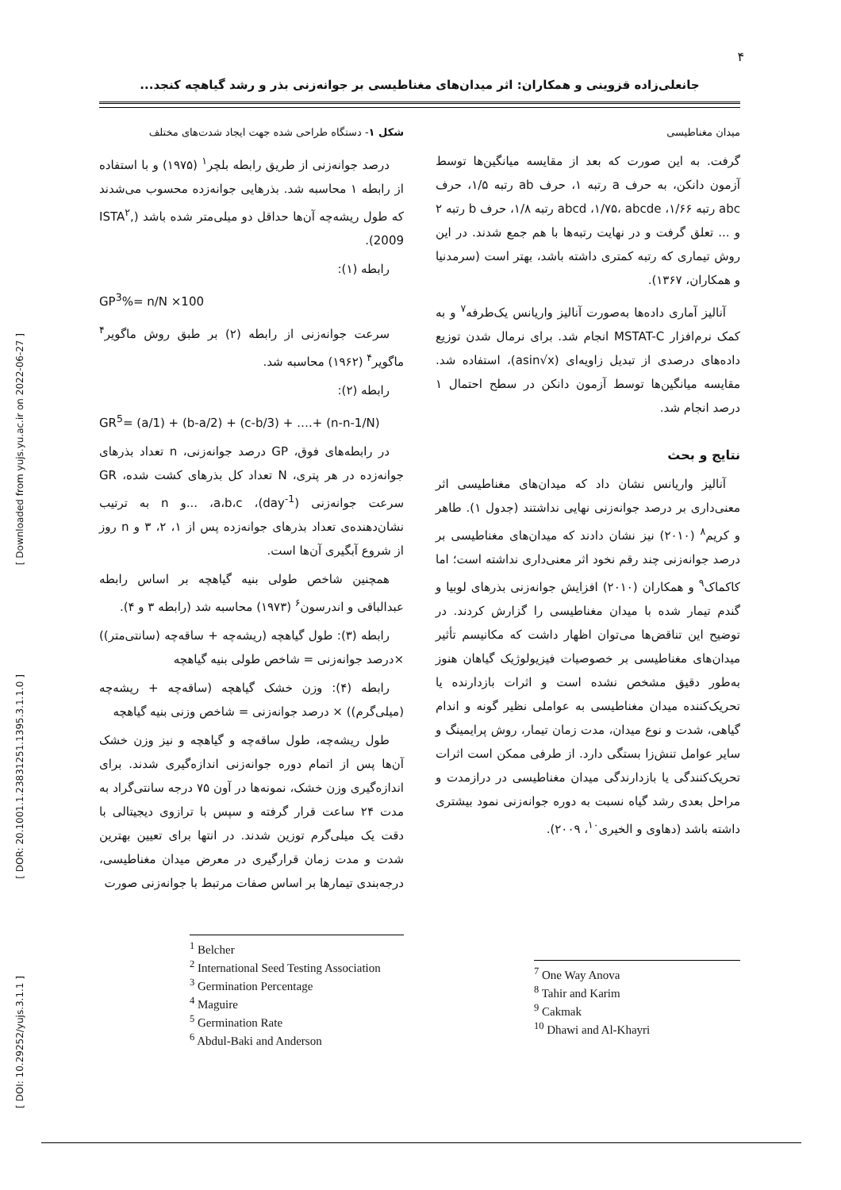۴
جانعلی‌زاده قزوینی و همکاران: اثر میدان‌های مغناطیسی بر جوانه‌زنی بذر و رشد گیاهچه کنجد...
[ Downloaded from yujs.yu.ac.ir on 2022-06-27 ]
[ DOR: 20.1001.1.23831251.1395.3.1.1.0 ]
[ DOI: 10.29252/yujs.3.1.1 ]
شکل ۱- دستگاه طراحی شده جهت ایجاد شدت‌های مختلف
درصد جوانه‌زنی از طریق رابطه بلچر<sup>۱</sup> (۱۹۷۵) و با استفاده از رابطه ۱ محاسبه شد. بذرهایی جوانه‌زده محسوب می‌شدند که طول ریشه‌چه آن‌ها حداقل دو میلی‌متر شده باشد (ISTA<sup>۲</sup>, 2009).
رابطه (۱):
GP<sup>3</sup>%= n/N ×100
سرعت جوانه‌زنی از رابطه (۲) بر طبق روش ماگویر<sup>۴</sup> ماگویر<sup>۴</sup> (۱۹۶۲) محاسبه شد.
رابطه (۲):
GR<sup>5</sup>= (a/1) + (b-a/2) + (c-b/3) + ….+ (n-n-1/N)
در رابطه‌های فوق، GP درصد جوانه‌زنی، n تعداد بذرهای جوانه‌زده در هر پتری، N تعداد کل بذرهای کشت شده، GR سرعت جوانه‌زنی (day<sup>-1</sup>)، a،b،c، ...و n به ترتیب نشان‌دهنده‌ی تعداد بذرهای جوانه‌زده پس از ۱، ۲، ۳ و n روز از شروع آبگیری آن‌ها است.
همچنین شاخص طولی بنیه گیاهچه بر اساس رابطه عبدالباقی و اندرسون<sup>۶</sup> (۱۹۷۳) محاسبه شد (رابطه ۳ و ۴).
رابطه (۳): طول گیاهچه (ریشه‌چه + ساقه‌چه (سانتی‌متر)) ×درصد جوانه‌زنی = شاخص طولی بنیه گیاهچه
رابطه (۴): وزن خشک گیاهچه (ساقه‌چه + ریشه‌چه (میلی‌گرم)) × درصد جوانه‌زنی = شاخص وزنی بنیه گیاهچه
طول ریشه‌چه، طول ساقه‌چه و گیاهچه و نیز وزن خشک آن‌ها پس از اتمام دوره جوانه‌زنی اندازه‌گیری شدند. برای اندازه‌گیری وزن خشک، نمونه‌ها در آون ۷۵ درجه سانتی‌گراد به مدت ۲۴ ساعت قرار گرفته و سپس با ترازوی دیجیتالی با دقت یک میلی‌گرم توزین شدند. در انتها برای تعیین بهترین شدت و مدت زمان قرارگیری در معرض میدان مغناطیسی، درجه‌بندی تیمارها بر اساس صفات مرتبط با جوانه‌زنی صورت
<sup>1</sup> Belcher
<sup>2</sup> International Seed Testing Association
<sup>3</sup> Germination Percentage
<sup>4</sup> Maguire
<sup>5</sup> Germination Rate
<sup>6</sup> Abdul-Baki and Anderson
میدان مغناطیسی
گرفت. به این صورت که بعد از مقایسه میانگین‌ها توسط آزمون دانکن، به حرف a رتبه ۱، حرف ab رتبه ۱/۵، حرف abc رتبه ۱/۶۶، abcd ،۱/۷۵، abcde رتبه ۱/۸، حرف b رتبه ۲ و ... تعلق گرفت و در نهایت رتبه‌ها با هم جمع شدند. در این روش تیماری که رتبه کمتری داشته باشد، بهتر است (سرمدنیا و همکاران، ۱۳۶۷).
آنالیز آماری داده‌ها به‌صورت آنالیز واریانس یک‌طرفه<sup>۷</sup> و به کمک نرم‌افزار MSTAT-C انجام شد. برای نرمال شدن توزیع داده‌های درصدی از تبدیل زاویه‌ای (asin√x)، استفاده شد. مقایسه میانگین‌ها توسط آزمون دانکن در سطح احتمال ۱ درصد انجام شد.
نتایج و بحث
آنالیز واریانس نشان داد که میدان‌های مغناطیسی اثر معنی‌داری بر درصد جوانه‌زنی نهایی نداشتند (جدول ۱). طاهر و کریم<sup>۸</sup> (۲۰۱۰) نیز نشان دادند که میدان‌های مغناطیسی بر درصد جوانه‌زنی چند رقم نخود اثر معنی‌داری نداشته است؛ اما کاکماک<sup>۹</sup> و همکاران (۲۰۱۰) افزایش جوانه‌زنی بذرهای لوبیا و گندم تیمار شده با میدان مغناطیسی را گزارش کردند. در توضیح این تناقض‌ها می‌توان اظهار داشت که مکانیسم تأثیر میدان‌های مغناطیسی بر خصوصیات فیزیولوژیک گیاهان هنوز به‌طور دقیق مشخص نشده است و اثرات بازدارنده یا تحریک‌کننده میدان مغناطیسی به عواملی نظیر گونه و اندام گیاهی، شدت و نوع میدان، مدت زمان تیمار، روش پرایمینگ و سایر عوامل تنش‌زا بستگی دارد. از طرفی ممکن است اثرات تحریک‌کنندگی یا بازدارندگی میدان مغناطیسی در درازمدت و مراحل بعدی رشد گیاه نسبت به دوره جوانه‌زنی نمود بیشتری داشته باشد (دهاوی و الخیری<sup>۱۰</sup>، ۲۰۰۹).
<sup>7</sup> One Way Anova
<sup>8</sup> Tahir and Karim
<sup>9</sup> Cakmak
<sup>10</sup> Dhawi and Al-Khayri